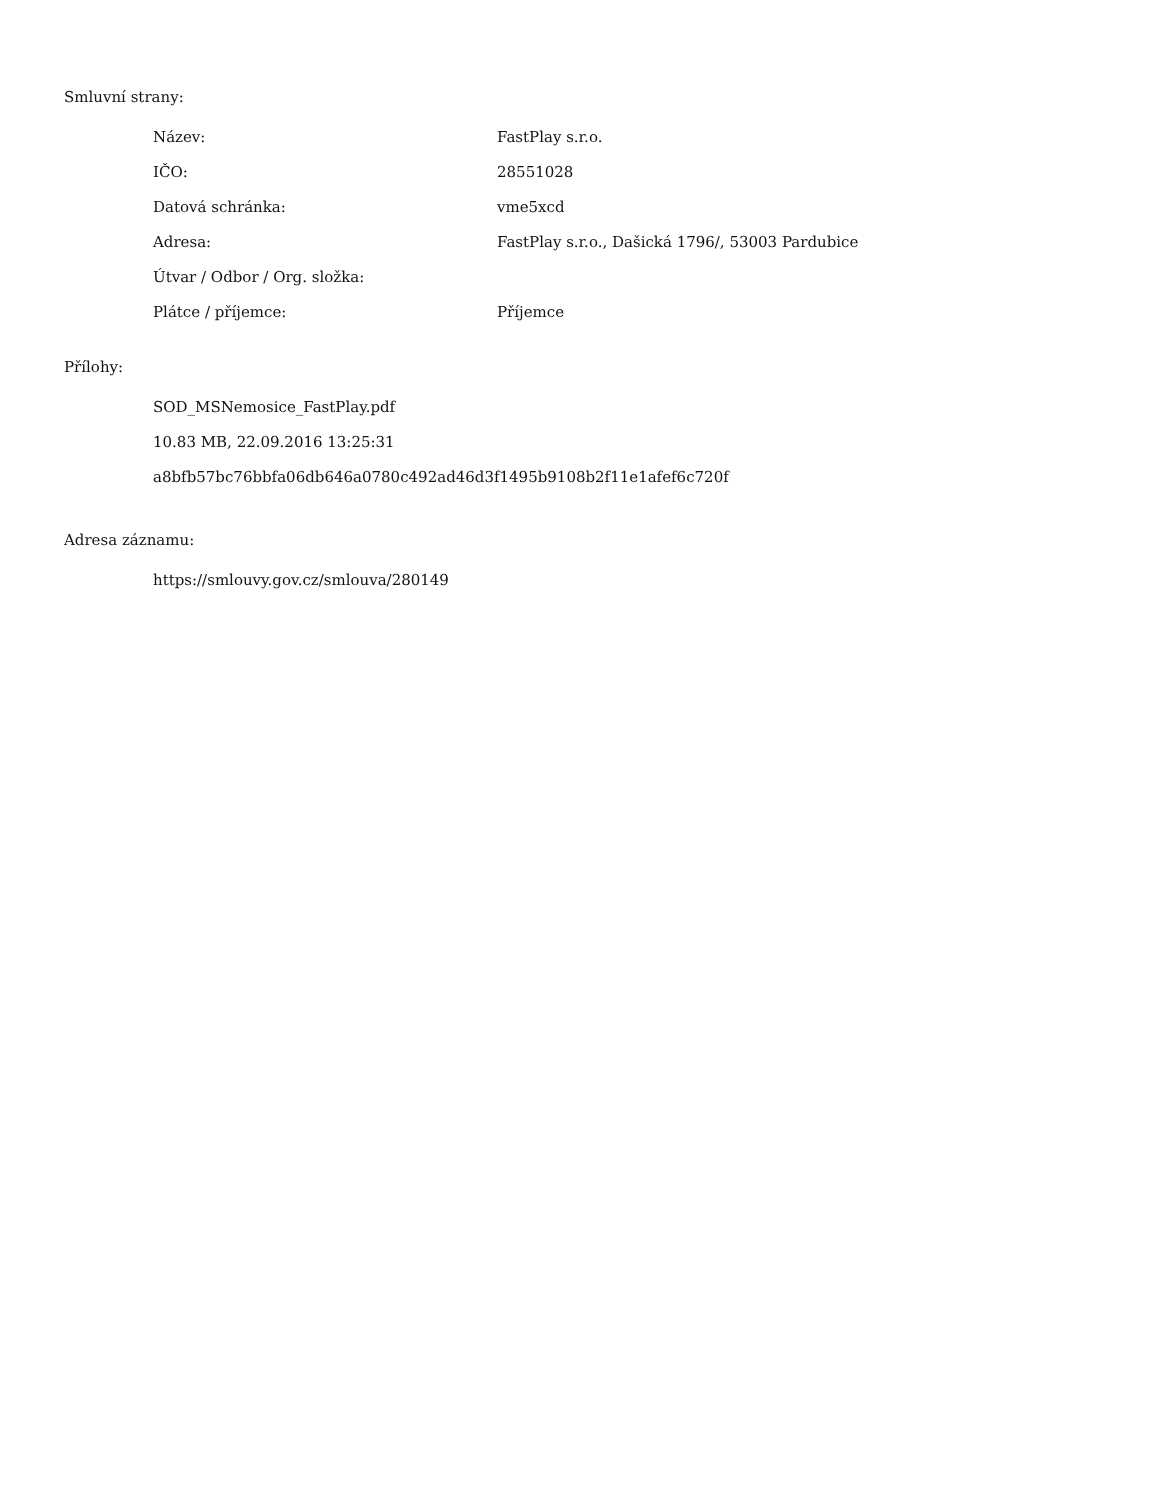Smluvní strany:
| Název: | FastPlay s.r.o. |
| IČO: | 28551028 |
| Datová schránka: | vme5xcd |
| Adresa: | FastPlay s.r.o., Dašická 1796/, 53003 Pardubice |
| Útvar / Odbor / Org. složka: | |
| Plátce / příjemce: | Příjemce |
Přílohy:
SOD_MSNemosice_FastPlay.pdf
10.83 MB, 22.09.2016 13:25:31
a8bfb57bc76bbfa06db646a0780c492ad46d3f1495b9108b2f11e1afef6c720f
Adresa záznamu:
https://smlouvy.gov.cz/smlouva/280149